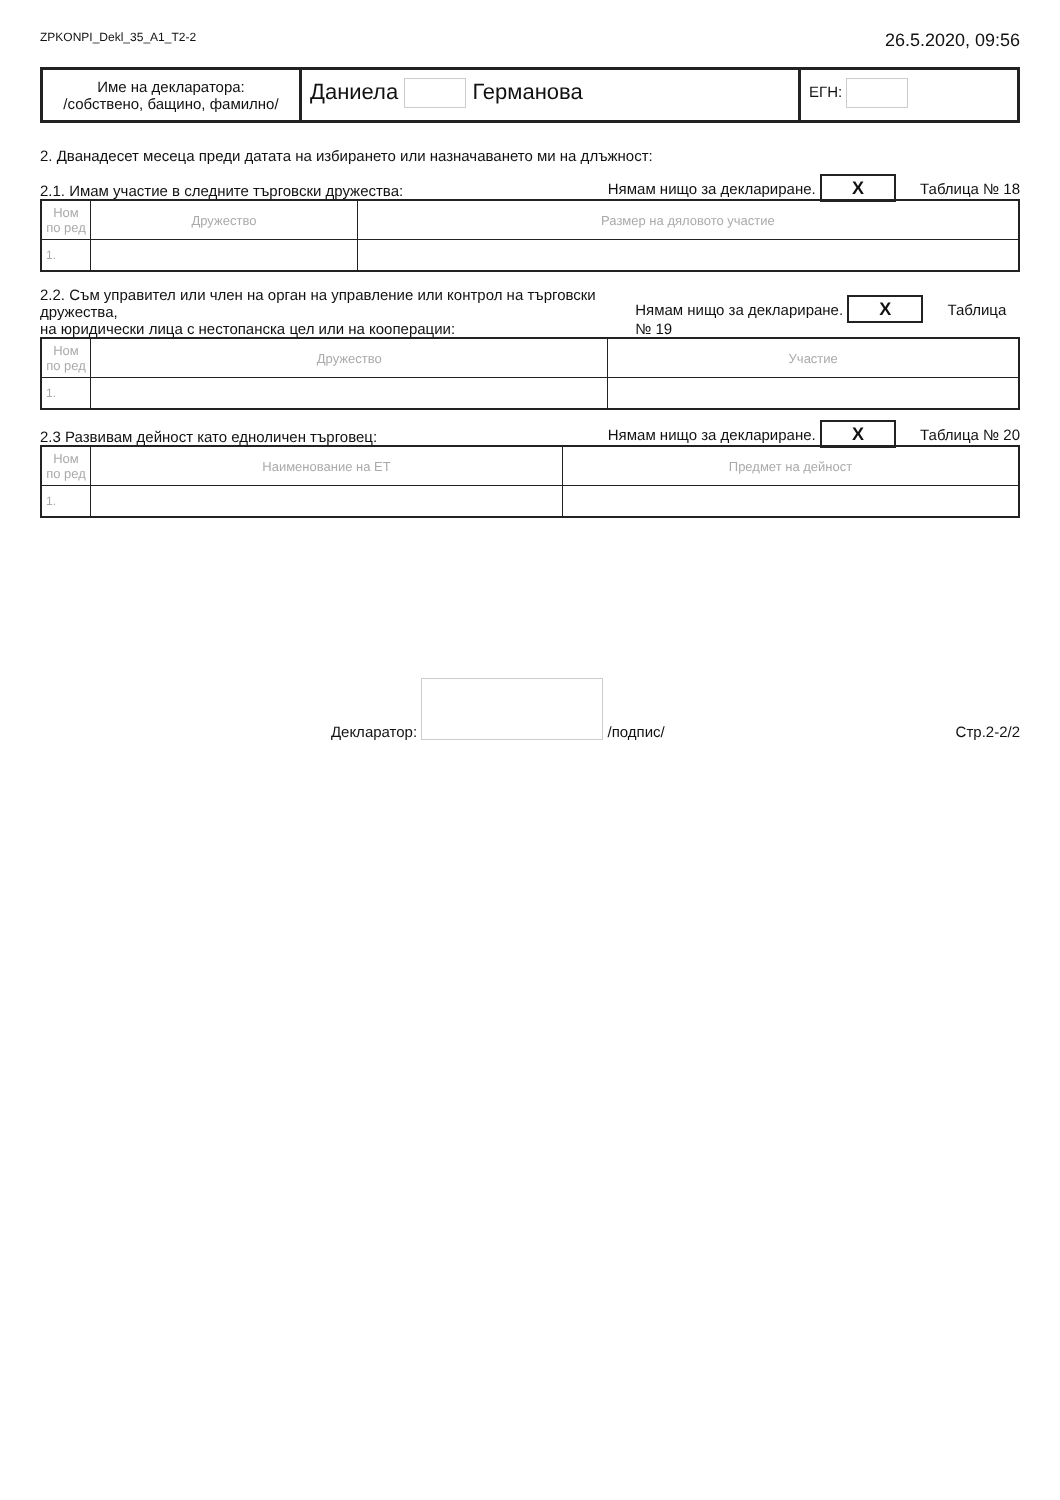ZPKONPI_Dekl_35_А1_Т2-2 26.5.2020, 09:56
Име на декларатора:
/собствено, бащино, фамилно/
Даниела Германова
ЕГН:
2. Дванадесет месеца преди датата на избирането или назначаването ми на длъжност:
2.1. Имам участие в следните търговски дружества: Нямам нищо за деклариране. X Таблица № 18
| Ном по ред | Дружество | Размер на дяловото участие |
| --- | --- | --- |
| 1. | | |
2.2. Съм управител или член на орган на управление или контрол на търговски дружества,
на юридически лица с нестопанска цел или на кооперации: Нямам нищо за деклариране. X Таблица № 19
| Ном по ред | Дружество | Участие |
| --- | --- | --- |
| 1. | | |
2.3 Развивам дейност като едноличен търговец: Нямам нищо за деклариране. X Таблица № 20
| Ном по ред | Наименование на ЕТ | Предмет на дейност |
| --- | --- | --- |
| 1. | | |
Декларатор: /подпис/ Стр.2-2/2